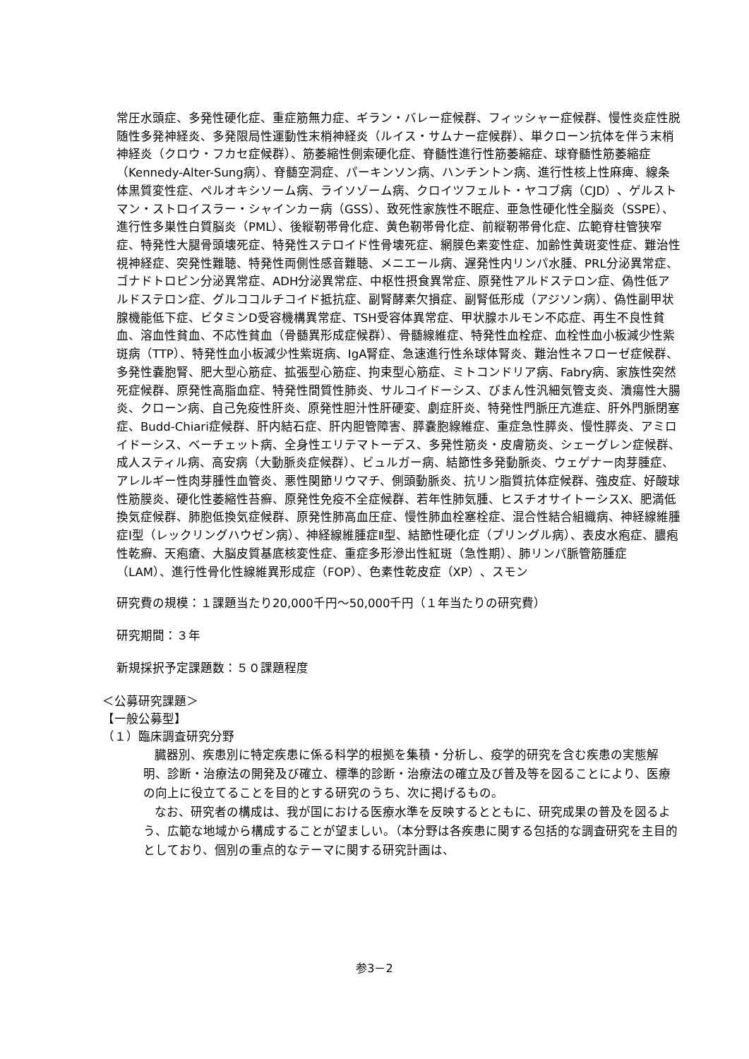常圧水頭症、多発性硬化症、重症筋無力症、ギラン・バレー症候群、フィッシャー症候群、慢性炎症性脱随性多発神経炎、多発限局性運動性末梢神経炎（ルイス・サムナー症候群）、単クローン抗体を伴う末梢神経炎（クロウ・フカセ症候群）、筋萎縮性側索硬化症、脊髄性進行性筋萎縮症、球脊髄性筋萎縮症（Kennedy-Alter-Sung病）、脊髄空洞症、パーキンソン病、ハンチントン病、進行性核上性麻痺、線条体黒質変性症、ペルオキシソーム病、ライソゾーム病、クロイツフェルト・ヤコブ病（CJD）、ゲルストマン・ストロイスラー・シャインカー病（GSS）、致死性家族性不眠症、亜急性硬化性全脳炎（SSPE）、進行性多巣性白質脳炎（PML）、後縦靭帯骨化症、黄色靭帯骨化症、前縦靭帯骨化症、広範脊柱管狭窄症、特発性大腿骨頭壊死症、特発性ステロイド性骨壊死症、網膜色素変性症、加齢性黄斑変性症、難治性視神経症、突発性難聴、特発性両側性感音難聴、メニエール病、遅発性内リンパ水腫、PRL分泌異常症、ゴナドトロピン分泌異常症、ADH分泌異常症、中枢性摂食異常症、原発性アルドステロン症、偽性低アルドステロン症、グルココルチコイド抵抗症、副腎酵素欠損症、副腎低形成（アジソン病）、偽性副甲状腺機能低下症、ビタミンD受容機構異常症、TSH受容体異常症、甲状腺ホルモン不応症、再生不良性貧血、溶血性貧血、不応性貧血（骨髄異形成症候群）、骨髄線維症、特発性血栓症、血栓性血小板減少性紫斑病（TTP）、特発性血小板減少性紫斑病、IgA腎症、急速進行性糸球体腎炎、難治性ネフローゼ症候群、多発性嚢胞腎、肥大型心筋症、拡張型心筋症、拘束型心筋症、ミトコンドリア病、Fabry病、家族性突然死症候群、原発性高脂血症、特発性間質性肺炎、サルコイドーシス、びまん性汎細気管支炎、潰瘍性大腸炎、クローン病、自己免疫性肝炎、原発性胆汁性肝硬変、劇症肝炎、特発性門脈圧亢進症、肝外門脈閉塞症、Budd-Chiari症候群、肝内結石症、肝内胆管障害、膵嚢胞線維症、重症急性膵炎、慢性膵炎、アミロイドーシス、ベーチェット病、全身性エリテマトーデス、多発性筋炎・皮膚筋炎、シェーグレン症候群、成人スティル病、高安病（大動脈炎症候群）、ビュルガー病、結節性多発動脈炎、ウェゲナー肉芽腫症、アレルギー性肉芽腫性血管炎、悪性関節リウマチ、側頭動脈炎、抗リン脂質抗体症候群、強皮症、好酸球性筋膜炎、硬化性萎縮性苔癬、原発性免疫不全症候群、若年性肺気腫、ヒスチオサイトーシスX、肥満低換気症候群、肺胞低換気症候群、原発性肺高血圧症、慢性肺血栓塞栓症、混合性結合組織病、神経線維腫症Ⅰ型（レックリングハウゼン病）、神経線維腫症Ⅱ型、結節性硬化症（プリングル病）、表皮水疱症、膿疱性乾癬、天疱瘡、大脳皮質基底核変性症、重症多形滲出性紅斑（急性期）、肺リンパ脈管筋腫症（LAM）、進行性骨化性線維異形成症（FOP）、色素性乾皮症（XP）、スモン
研究費の規模：１課題当たり20,000千円～50,000千円（１年当たりの研究費）
研究期間：３年
新規採択予定課題数：５０課題程度
＜公募研究課題＞
【一般公募型】
（１）臨床調査研究分野
臓器別、疾患別に特定疾患に係る科学的根拠を集積・分析し、疫学的研究を含む疾患の実態解明、診断・治療法の開発及び確立、標準的診断・治療法の確立及び普及等を図ることにより、医療の向上に役立てることを目的とする研究のうち、次に掲げるもの。
なお、研究者の構成は、我が国における医療水準を反映するとともに、研究成果の普及を図るよう、広範な地域から構成することが望ましい。（本分野は各疾患に関する包括的な調査研究を主目的としており、個別の重点的なテーマに関する研究計画は、
参3－2